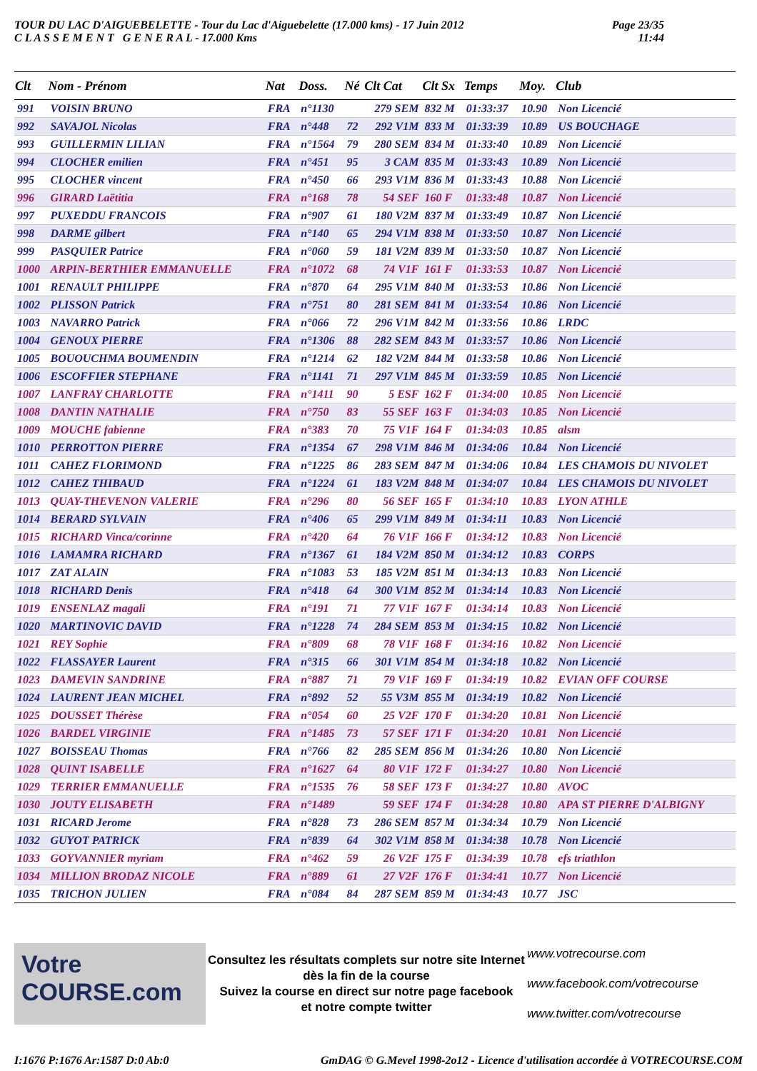TOUR DU LAC D'AIGUEBELETTE - Tour du Lac d'Aiguebelette (17.000 kms) - 17 Juin 2012
C L A S S E M E N T G E N E R A L - 17.000 Kms
Page 23/35
11:44
| Clt | Nom - Prénom | Nat | Doss. | Né | Clt Cat | Clt Sx | Temps | Moy. | Club |
| --- | --- | --- | --- | --- | --- | --- | --- | --- | --- |
| 991 | VOISIN BRUNO | FRA | n°1130 | | 279 SEM | 832 M | 01:33:37 | 10.90 | Non Licencié |
| 992 | SAVAJOL Nicolas | FRA | n°448 | 72 | 292 V1M | 833 M | 01:33:39 | 10.89 | US BOUCHAGE |
| 993 | GUILLERMIN LILIAN | FRA | n°1564 | 79 | 280 SEM | 834 M | 01:33:40 | 10.89 | Non Licencié |
| 994 | CLOCHER emilien | FRA | n°451 | 95 | 3 CAM | 835 M | 01:33:43 | 10.89 | Non Licencié |
| 995 | CLOCHER vincent | FRA | n°450 | 66 | 293 V1M | 836 M | 01:33:43 | 10.88 | Non Licencié |
| 996 | GIRARD Laëtitia | FRA | n°168 | 78 | 54 SEF | 160 F | 01:33:48 | 10.87 | Non Licencié |
| 997 | PUXEDDU FRANCOIS | FRA | n°907 | 61 | 180 V2M | 837 M | 01:33:49 | 10.87 | Non Licencié |
| 998 | DARME gilbert | FRA | n°140 | 65 | 294 V1M | 838 M | 01:33:50 | 10.87 | Non Licencié |
| 999 | PASQUIER Patrice | FRA | n°060 | 59 | 181 V2M | 839 M | 01:33:50 | 10.87 | Non Licencié |
| 1000 | ARPIN-BERTHIER EMMANUELLE | FRA | n°1072 | 68 | 74 V1F | 161 F | 01:33:53 | 10.87 | Non Licencié |
| 1001 | RENAULT PHILIPPE | FRA | n°870 | 64 | 295 V1M | 840 M | 01:33:53 | 10.86 | Non Licencié |
| 1002 | PLISSON Patrick | FRA | n°751 | 80 | 281 SEM | 841 M | 01:33:54 | 10.86 | Non Licencié |
| 1003 | NAVARRO Patrick | FRA | n°066 | 72 | 296 V1M | 842 M | 01:33:56 | 10.86 | LRDC |
| 1004 | GENOUX PIERRE | FRA | n°1306 | 88 | 282 SEM | 843 M | 01:33:57 | 10.86 | Non Licencié |
| 1005 | BOUOUCHMA BOUMENDIN | FRA | n°1214 | 62 | 182 V2M | 844 M | 01:33:58 | 10.86 | Non Licencié |
| 1006 | ESCOFFIER STEPHANE | FRA | n°1141 | 71 | 297 V1M | 845 M | 01:33:59 | 10.85 | Non Licencié |
| 1007 | LANFRAY CHARLOTTE | FRA | n°1411 | 90 | 5 ESF | 162 F | 01:34:00 | 10.85 | Non Licencié |
| 1008 | DANTIN NATHALIE | FRA | n°750 | 83 | 55 SEF | 163 F | 01:34:03 | 10.85 | Non Licencié |
| 1009 | MOUCHE fabienne | FRA | n°383 | 70 | 75 V1F | 164 F | 01:34:03 | 10.85 | alsm |
| 1010 | PERROTTON PIERRE | FRA | n°1354 | 67 | 298 V1M | 846 M | 01:34:06 | 10.84 | Non Licencié |
| 1011 | CAHEZ FLORIMOND | FRA | n°1225 | 86 | 283 SEM | 847 M | 01:34:06 | 10.84 | LES CHAMOIS DU NIVOLET |
| 1012 | CAHEZ THIBAUD | FRA | n°1224 | 61 | 183 V2M | 848 M | 01:34:07 | 10.84 | LES CHAMOIS DU NIVOLET |
| 1013 | QUAY-THEVENON VALERIE | FRA | n°296 | 80 | 56 SEF | 165 F | 01:34:10 | 10.83 | LYON ATHLE |
| 1014 | BERARD SYLVAIN | FRA | n°406 | 65 | 299 V1M | 849 M | 01:34:11 | 10.83 | Non Licencié |
| 1015 | RICHARD Vinca/corinne | FRA | n°420 | 64 | 76 V1F | 166 F | 01:34:12 | 10.83 | Non Licencié |
| 1016 | LAMAMRA RICHARD | FRA | n°1367 | 61 | 184 V2M | 850 M | 01:34:12 | 10.83 | CORPS |
| 1017 | ZAT ALAIN | FRA | n°1083 | 53 | 185 V2M | 851 M | 01:34:13 | 10.83 | Non Licencié |
| 1018 | RICHARD Denis | FRA | n°418 | 64 | 300 V1M | 852 M | 01:34:14 | 10.83 | Non Licencié |
| 1019 | ENSENLAZ magali | FRA | n°191 | 71 | 77 V1F | 167 F | 01:34:14 | 10.83 | Non Licencié |
| 1020 | MARTINOVIC DAVID | FRA | n°1228 | 74 | 284 SEM | 853 M | 01:34:15 | 10.82 | Non Licencié |
| 1021 | REY Sophie | FRA | n°809 | 68 | 78 V1F | 168 F | 01:34:16 | 10.82 | Non Licencié |
| 1022 | FLASSAYER Laurent | FRA | n°315 | 66 | 301 V1M | 854 M | 01:34:18 | 10.82 | Non Licencié |
| 1023 | DAMEVIN SANDRINE | FRA | n°887 | 71 | 79 V1F | 169 F | 01:34:19 | 10.82 | EVIAN OFF COURSE |
| 1024 | LAURENT JEAN MICHEL | FRA | n°892 | 52 | 55 V3M | 855 M | 01:34:19 | 10.82 | Non Licencié |
| 1025 | DOUSSET Thérèse | FRA | n°054 | 60 | 25 V2F | 170 F | 01:34:20 | 10.81 | Non Licencié |
| 1026 | BARDEL VIRGINIE | FRA | n°1485 | 73 | 57 SEF | 171 F | 01:34:20 | 10.81 | Non Licencié |
| 1027 | BOISSEAU Thomas | FRA | n°766 | 82 | 285 SEM | 856 M | 01:34:26 | 10.80 | Non Licencié |
| 1028 | QUINT ISABELLE | FRA | n°1627 | 64 | 80 V1F | 172 F | 01:34:27 | 10.80 | Non Licencié |
| 1029 | TERRIER EMMANUELLE | FRA | n°1535 | 76 | 58 SEF | 173 F | 01:34:27 | 10.80 | AVOC |
| 1030 | JOUTY ELISABETH | FRA | n°1489 | | 59 SEF | 174 F | 01:34:28 | 10.80 | APA ST PIERRE D'ALBIGNY |
| 1031 | RICARD Jerome | FRA | n°828 | 73 | 286 SEM | 857 M | 01:34:34 | 10.79 | Non Licencié |
| 1032 | GUYOT PATRICK | FRA | n°839 | 64 | 302 V1M | 858 M | 01:34:38 | 10.78 | Non Licencié |
| 1033 | GOYVANNIER myriam | FRA | n°462 | 59 | 26 V2F | 175 F | 01:34:39 | 10.78 | efs triathlon |
| 1034 | MILLION BRODAZ NICOLE | FRA | n°889 | 61 | 27 V2F | 176 F | 01:34:41 | 10.77 | Non Licencié |
| 1035 | TRICHON JULIEN | FRA | n°084 | 84 | 287 SEM | 859 M | 01:34:43 | 10.77 | JSC |
Votre COURSE.com
Consultez les résultats complets sur notre site Internet
dès la fin de la course
Suivez la course en direct sur notre page facebook
et notre compte twitter
www.votrecourse.com
www.facebook.com/votrecourse
www.twitter.com/votrecourse
I:1676 P:1676 Ar:1587 D:0 Ab:0 GmDAG © G.Mevel 1998-2o12 - Licence d'utilisation accordée à VOTRECOURSE.COM